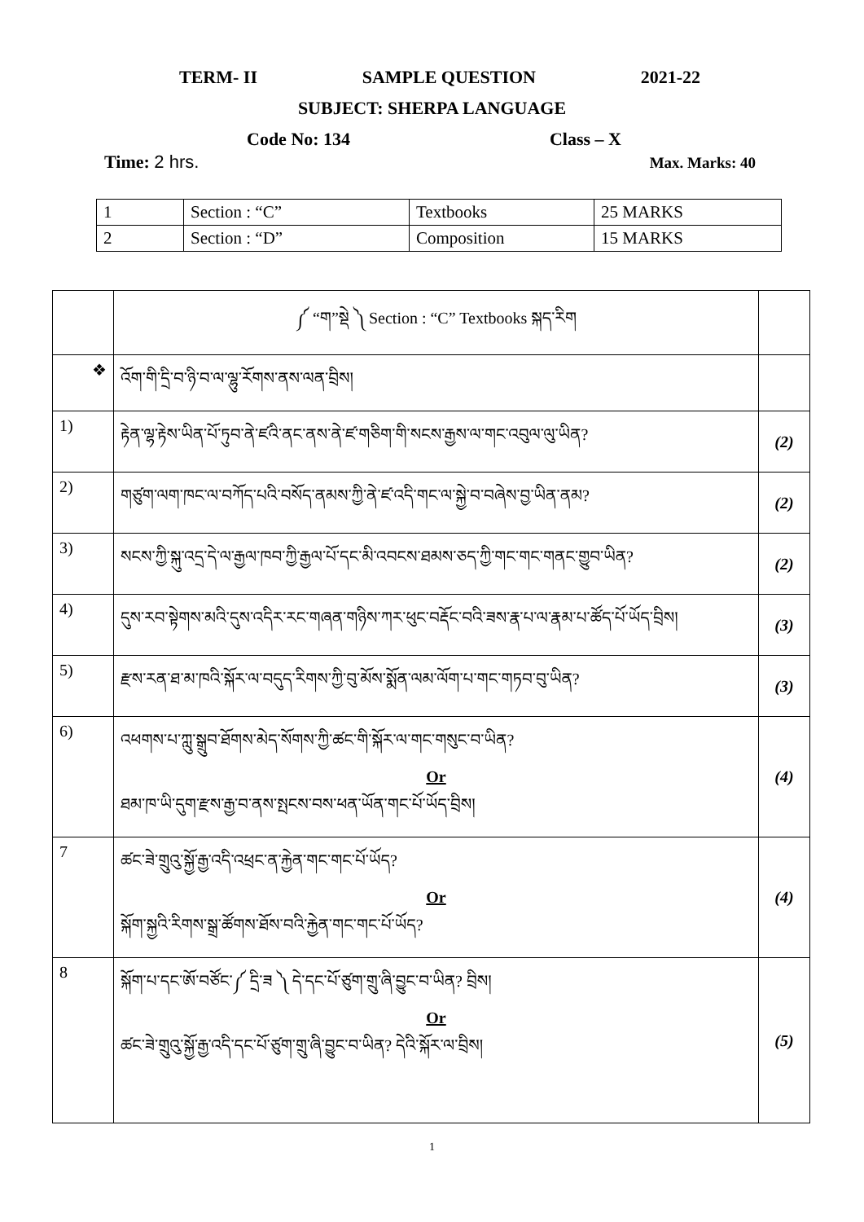TERM- II SAMPLE QUESTION 2021-22
SUBJECT: SHERPA LANGUAGE
Code No: 134 Class – X
Time: 2 hrs. Max. Marks: 40
| 1 | Section : “C” | Textbooks | 25 MARKS |
| 2 | Section : “D” | Composition | 15 MARKS |
| | ༼ “ག”སྡེ ༽ Section : “C” Textbooks སྐད་རིག | |
| ❖ | འོག་གི་དྲི་བ་ཉི་བ་ལ་ལྷུ་རོགས་ནས་ལན་བྲིས། | |
| 1) | རྟེན་ལྷ་རྟེས་ཡིན་པོ་ཏུབ་ནེ་ཛའི་ནང་ནས་ནེ་ཛ་གཅིག་གི་སངས་རྒྱས་ལ་གང་འབུལ་ལུ་ཡིན? | (2) |
| 2) | གཙུག་ལག་ཁང་ལ་བཀོད་པའི་བསོད་ནམས་ཀྱི་ནེ་ཛ་འདི་གང་ལ་སྐྱེ་བ་བཞེས་བྱ་ཡིན་ནམ? | (2) |
| 3) | སངས་ཀྱི་སྐུ་འདྲ་དེ་ལ་རྒྱལ་ཁབ་ཀྱི་རྒྱལ་པོ་དང་མི་འབངས་ཐམས་ཅད་ཀྱི་གང་གང་གནང་གྱུབ་ཡིན? | (2) |
| 4) | དུས་རབ་སྟེགས་མའི་དུས་འདིར་རང་གཞན་གཉིས་ཀར་ཕུང་བརྡོང་བའི་ཟས་རྣ་པ་ལ་རྣམ་པ་ཚོད་པོ་ཡོད་བྲིས། | (3) |
| 5) | རྫས་རན་ཐ་མ་ཁའི་སྐོར་ལ་བདུད་རིགས་ཀྱི་བུ་མོས་སྨོན་ལམ་ལོག་པ་གང་གཏབ་བུ་ཡིན? | (3) |
| 6) | འཕགས་པ་ཀླུ་སྒྲུབ་ཐོགས་མེད་སོགས་ཀྱི་ཚང་གི་སྐོར་ལ་གང་གསུང་བ་ཡིན? Or ཐམ་ཁ་ཡི་དུག་རྫས་རྒྱ་བ་ནས་སྤངས་བས་ཕན་ཡོན་གང་པོ་ཡོད་བྲིས། | (4) |
| 7 | ཚང་ཟེ་གྲུའུ་སྐྱོ་རྒྱ་འདི་འཕྲང་ན་རྐྱེན་གང་གང་པོ་ཡོད? Or སྐོག་སྐྱའི་རིགས་སྒྲ་ཚོགས་ཐོས་བའི་རྐྱེན་གང་གང་པོ་ཡོད? | (4) |
| 8 | སྐོག་པ་དང་ཨོ་བཙོང་༼ དྲི་ཟ ༽ དེ་དང་པོ་ཙུག་གྲུ་ཞི་བྱུང་བ་ཡིན? བྲིས། Or ཚང་ཟེ་གྲུའུ་སྐྱོ་རྒྱ་འདི་དང་པོ་ཙུག་གྲུ་ཞི་བྱུང་བ་ཡིན? དེའི་སྐོར་ལ་བྲིས། | (5) |
1